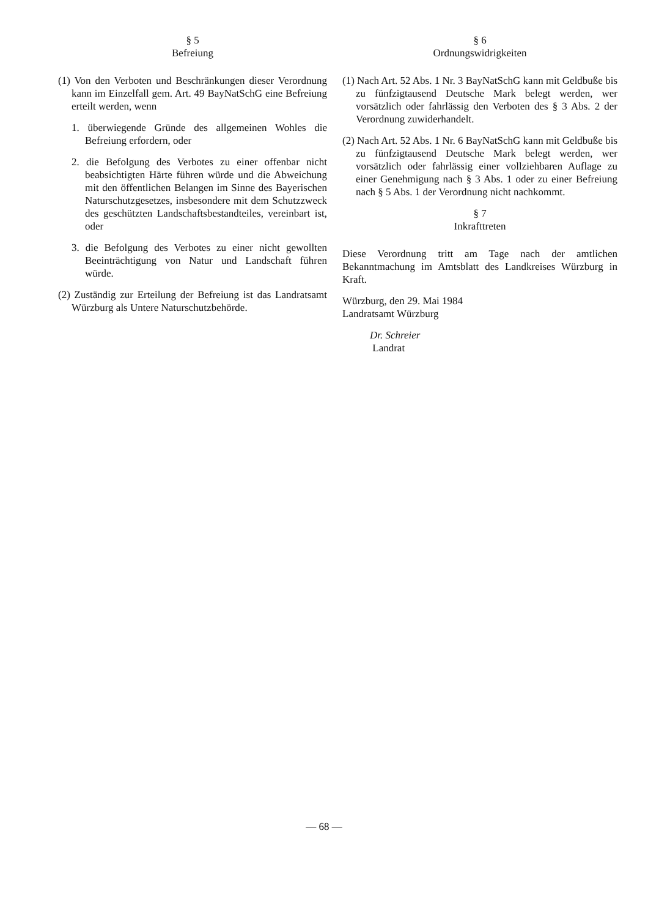§ 5
Befreiung
(1) Von den Verboten und Beschränkungen dieser Verordnung kann im Einzelfall gem. Art. 49 BayNatSchG eine Befreiung erteilt werden, wenn
1. überwiegende Gründe des allgemeinen Wohles die Befreiung erfordern, oder
2. die Befolgung des Verbotes zu einer offenbar nicht beabsichtigten Härte führen würde und die Abweichung mit den öffentlichen Belangen im Sinne des Bayerischen Naturschutzgesetzes, insbesondere mit dem Schutzzweck des geschützten Landschaftsbestandteiles, vereinbart ist, oder
3. die Befolgung des Verbotes zu einer nicht gewollten Beeinträchtigung von Natur und Landschaft führen würde.
(2) Zuständig zur Erteilung der Befreiung ist das Landratsamt Würzburg als Untere Naturschutzbehörde.
§ 6
Ordnungswidrigkeiten
(1) Nach Art. 52 Abs. 1 Nr. 3 BayNatSchG kann mit Geldbuße bis zu fünfzigtausend Deutsche Mark belegt werden, wer vorsätzlich oder fahrlässig den Verboten des § 3 Abs. 2 der Verordnung zuwiderhandelt.
(2) Nach Art. 52 Abs. 1 Nr. 6 BayNatSchG kann mit Geldbuße bis zu fünfzigtausend Deutsche Mark belegt werden, wer vorsätzlich oder fahrlässig einer vollziehbaren Auflage zu einer Genehmigung nach § 3 Abs. 1 oder zu einer Befreiung nach § 5 Abs. 1 der Verordnung nicht nachkommt.
§ 7
Inkrafttreten
Diese Verordnung tritt am Tage nach der amtlichen Bekanntmachung im Amtsblatt des Landkreises Würzburg in Kraft.
Würzburg, den 29. Mai 1984
Landratsamt Würzburg
Dr. Schreier
Landrat
— 68 —